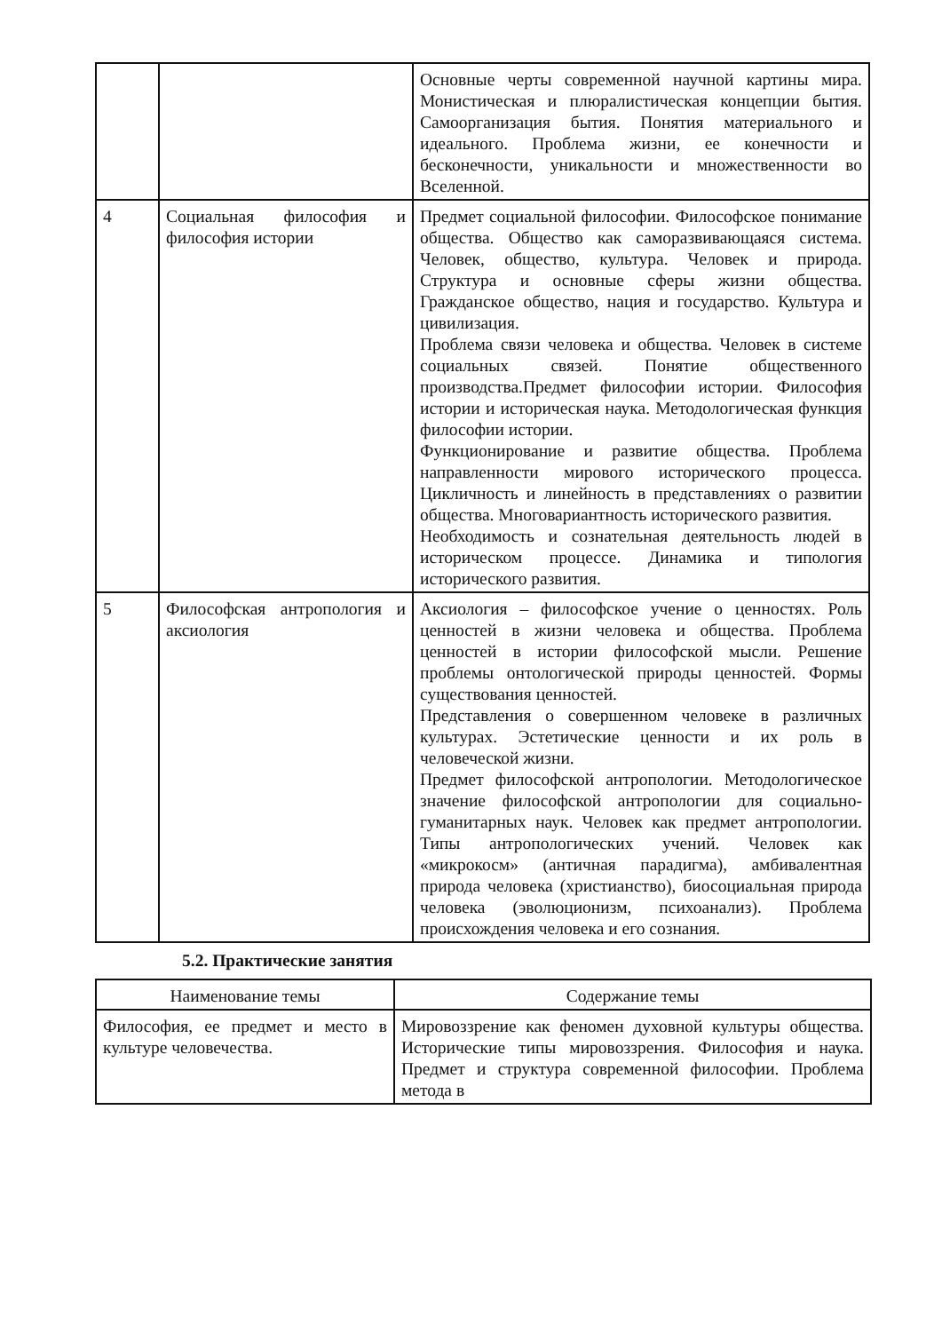| | | Основные черты современной научной картины мира. Монистическая и плюралистическая концепции бытия. Самоорганизация бытия. Понятия материального и идеального. Проблема жизни, ее конечности и бесконечности, уникальности и множественности во Вселенной. |
| 4 | Социальная философия и философия истории | Предмет социальной философии. Философское понимание общества. Общество как саморазвивающаяся система. Человек, общество, культура. Человек и природа. Структура и основные сферы жизни общества. Гражданское общество, нация и государство. Культура и цивилизация. Проблема связи человека и общества. Человек в системе социальных связей. Понятие общественного производства.Предмет философии истории. Философия истории и историческая наука. Методологическая функция философии истории. Функционирование и развитие общества. Проблема направленности мирового исторического процесса. Цикличность и линейность в представлениях о развитии общества. Многовариантность исторического развития. Необходимость и сознательная деятельность людей в историческом процессе. Динамика и типология исторического развития. |
| 5 | Философская антропология и аксиология | Аксиология – философское учение о ценностях. Роль ценностей в жизни человека и общества. Проблема ценностей в истории философской мысли. Решение проблемы онтологической природы ценностей. Формы существования ценностей. Представления о совершенном человеке в различных культурах. Эстетические ценности и их роль в человеческой жизни. Предмет философской антропологии. Методологическое значение философской антропологии для социально-гуманитарных наук. Человек как предмет антропологии. Типы антропологических учений. Человек как «микрокосм» (античная парадигма), амбивалентная природа человека (христианство), биосоциальная природа человека (эволюционизм, психоанализ). Проблема происхождения человека и его сознания. |
5.2. Практические занятия
| Наименование темы | Содержание темы |
| Философия, ее предмет и место в культуре человечества. | Мировоззрение как феномен духовной культуры общества. Исторические типы мировоззрения. Философия и наука. Предмет и структура современной философии. Проблема метода в |